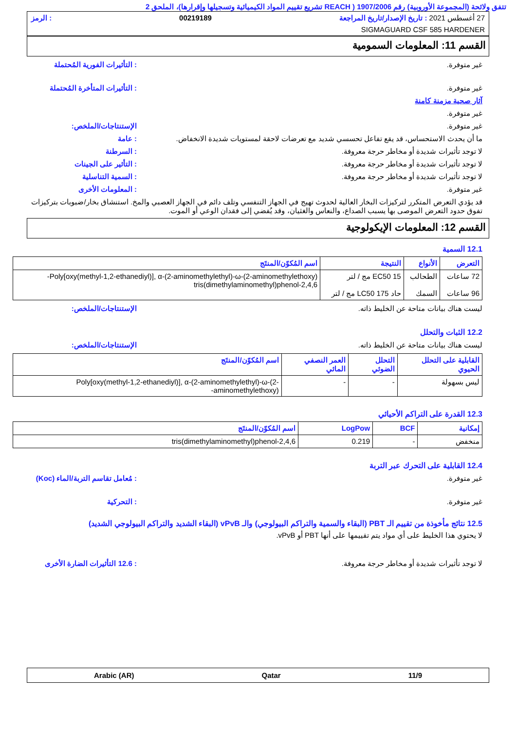تتفق ولائحة (المجموعة الأوروبية) رقم 1907/2006 ( REACH تشريع تقييم المواد الكيميائية وتسجيلها وإقرارها)، الملحق 2
27 أغسطس 2021 : تاريخ الإصدار/تاريخ المراجعة 00219189: الرمز
SIGMAGUARD CSF 585 HARDENER
القسم 11: المعلومات السمومية
غير متوفرة. : التأثيرات الفورية المُحتملة
غير متوفرة. : التأثيرات المتأخرة المُحتملة
آثار صحية مزمنة كامنة
غير متوفرة.
غير متوفرة. الإستنتاجات/الملخص:
ما أن يحدث الاستحساس، قد يقع تفاعل تحسسي شديد مع تعرضات لاحقة لمستويات شديدة الانخفاض.
: عامة
لا توجد تأثيرات شديدة أو مخاطر حرجة معروفة. : السرطنة
لا توجد تأثيرات شديدة أو مخاطر حرجة معروفة. : التأثير على الجينات
لا توجد تأثيرات شديدة أو مخاطر حرجة معروفة. : السمية التناسلية
غير متوفرة. : المعلومات الأخرى
قد يؤدي التعرض المتكرر لتركيزات البخار العالية لحدوث تهيج في الجهاز التنفسي وتلف دائم في الجهاز العصبي والمخ. استنشاق بخار/ضبوبات بتركيزات تفوق حدود التعرض الموصى بها يسبب الصداع، والنعاس والغثيان، وقد يُفضي إلى فقدان الوعي أو الموت.
القسم 12: المعلومات الإيكولوجية
12.1 السمية
| التعرض | الأنواع | النتيجة | اسم المُكوّن/المنتَج |
| --- | --- | --- | --- |
| 72 ساعات 96 ساعات | الطحالب السمك | EC50 15 مج / لتر حاد LC50 175 مج / لتر | Poly[oxy(methyl-1,2-ethanediyl)], α-(2-aminomethylethyl)-ω-(2-aminomethylethoxy)- 2,4,6-tris(dimethylaminomethyl)phenol |
ليست هناك بيانات متاحة عن الخليط ذاته. الإستنتاجات/الملخص:
12.2 الثبات والتحلل
ليست هناك بيانات متاحة عن الخليط ذاته. الإستنتاجات/الملخص:
| القابلية على التحلل الحيوي | التحلل الضوئي | العمر النصفي المائي | اسم المُكوّن/المنتَج |
| --- | --- | --- | --- |
| ليس بسهولة | - | - | Poly[oxy(methyl-1,2-ethanediyl)], α-(2-aminomethylethyl)-ω-(2-aminomethylethoxy)- |
12.3 القدرة على التراكم الأحيائي
| إمكانية | BCF | LogPow | اسم المُكوّن/المنتَج |
| --- | --- | --- | --- |
| منخفض | - | 0.219 | 2,4,6-tris(dimethylaminomethyl)phenol |
12.4 القابلية على التحرك عبر التربة
غير متوفرة. : مُعامل تقاسم التربة/الماء (Koc)
غير متوفرة. : التحركية
12.5 نتائج مأخوذة من تقييم الـ PBT (البقاء والسمية والتراكم البيولوجي) والـ vPvB (البقاء الشديد والتراكم البيولوجي الشديد)
لا يحتوي هذا الخليط على أي مواد يتم تقييمها على أنها PBT أو vPvB.
لا توجد تأثيرات شديدة أو مخاطر حرجة معروفة. : 12.6 التأثيرات الضارة الأخرى
11/9 Qatar Arabic (AR)